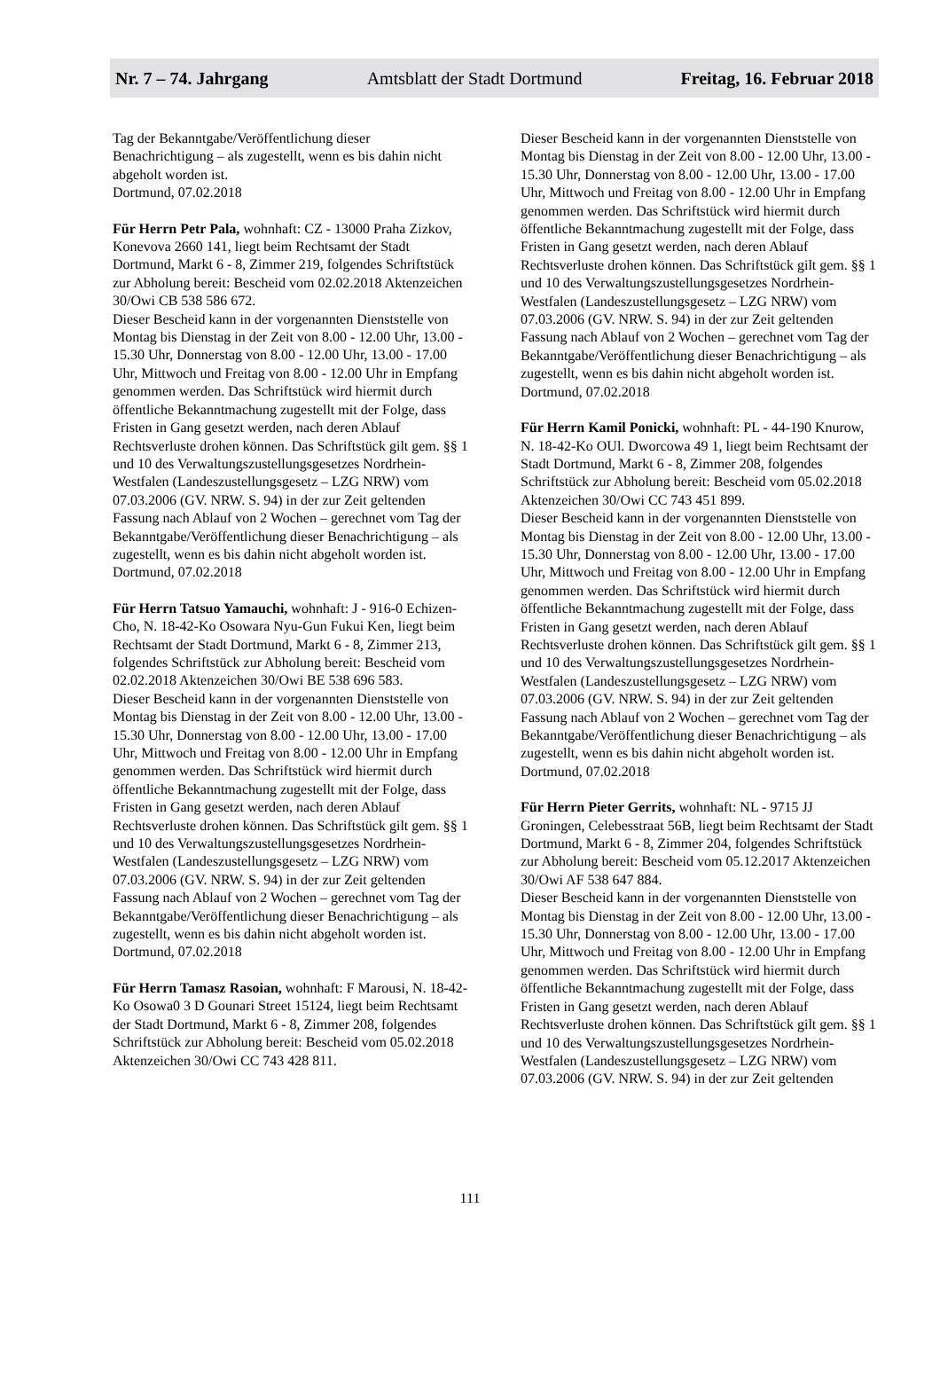Nr. 7 – 74. Jahrgang Amtsblatt der Stadt Dortmund Freitag, 16. Februar 2018
Tag der Bekanntgabe/Veröffentlichung dieser Benachrichtigung – als zugestellt, wenn es bis dahin nicht abgeholt worden ist.
Dortmund, 07.02.2018
Für Herrn Petr Pala, wohnhaft: CZ - 13000 Praha Zizkov, Konevova 2660 141, liegt beim Rechtsamt der Stadt Dortmund, Markt 6 - 8, Zimmer 219, folgendes Schriftstück zur Abholung bereit: Bescheid vom 02.02.2018 Aktenzeichen 30/Owi CB 538 586 672.
Dieser Bescheid kann in der vorgenannten Dienststelle von Montag bis Dienstag in der Zeit von 8.00 - 12.00 Uhr, 13.00 - 15.30 Uhr, Donnerstag von 8.00 - 12.00 Uhr, 13.00 - 17.00 Uhr, Mittwoch und Freitag von 8.00 - 12.00 Uhr in Empfang genommen werden. Das Schriftstück wird hiermit durch öffentliche Bekanntmachung zugestellt mit der Folge, dass Fristen in Gang gesetzt werden, nach deren Ablauf Rechtsverluste drohen können. Das Schriftstück gilt gem. §§ 1 und 10 des Verwaltungszustellungsgesetzes Nordrhein-Westfalen (Landeszustellungsgesetz – LZG NRW) vom 07.03.2006 (GV. NRW. S. 94) in der zur Zeit geltenden Fassung nach Ablauf von 2 Wochen – gerechnet vom Tag der Bekanntgabe/Veröffentlichung dieser Benachrichtigung – als zugestellt, wenn es bis dahin nicht abgeholt worden ist.
Dortmund, 07.02.2018
Für Herrn Tatsuo Yamauchi, wohnhaft: J - 916-0 Echizen-Cho, N. 18-42-Ko Osowara Nyu-Gun Fukui Ken, liegt beim Rechtsamt der Stadt Dortmund, Markt 6 - 8, Zimmer 213, folgendes Schriftstück zur Abholung bereit: Bescheid vom 02.02.2018 Aktenzeichen 30/Owi BE 538 696 583.
Dieser Bescheid kann in der vorgenannten Dienststelle von Montag bis Dienstag in der Zeit von 8.00 - 12.00 Uhr, 13.00 - 15.30 Uhr, Donnerstag von 8.00 - 12.00 Uhr, 13.00 - 17.00 Uhr, Mittwoch und Freitag von 8.00 - 12.00 Uhr in Empfang genommen werden. Das Schriftstück wird hiermit durch öffentliche Bekanntmachung zugestellt mit der Folge, dass Fristen in Gang gesetzt werden, nach deren Ablauf Rechtsverluste drohen können. Das Schriftstück gilt gem. §§ 1 und 10 des Verwaltungszustellungsgesetzes Nordrhein-Westfalen (Landeszustellungsgesetz – LZG NRW) vom 07.03.2006 (GV. NRW. S. 94) in der zur Zeit geltenden Fassung nach Ablauf von 2 Wochen – gerechnet vom Tag der Bekanntgabe/Veröffentlichung dieser Benachrichtigung – als zugestellt, wenn es bis dahin nicht abgeholt worden ist.
Dortmund, 07.02.2018
Für Herrn Tamasz Rasoian, wohnhaft: F Marousi, N. 18-42-Ko Osowa0 3 D Gounari Street 15124, liegt beim Rechtsamt der Stadt Dortmund, Markt 6 - 8, Zimmer 208, folgendes Schriftstück zur Abholung bereit: Bescheid vom 05.02.2018 Aktenzeichen 30/Owi CC 743 428 811.
Dieser Bescheid kann in der vorgenannten Dienststelle von Montag bis Dienstag in der Zeit von 8.00 - 12.00 Uhr, 13.00 - 15.30 Uhr, Donnerstag von 8.00 - 12.00 Uhr, 13.00 - 17.00 Uhr, Mittwoch und Freitag von 8.00 - 12.00 Uhr in Empfang genommen werden. Das Schriftstück wird hiermit durch öffentliche Bekanntmachung zugestellt mit der Folge, dass Fristen in Gang gesetzt werden, nach deren Ablauf Rechtsverluste drohen können. Das Schriftstück gilt gem. §§ 1 und 10 des Verwaltungszustellungsgesetzes Nordrhein-Westfalen (Landeszustellungsgesetz – LZG NRW) vom 07.03.2006 (GV. NRW. S. 94) in der zur Zeit geltenden Fassung nach Ablauf von 2 Wochen – gerechnet vom Tag der Bekanntgabe/Veröffentlichung dieser Benachrichtigung – als zugestellt, wenn es bis dahin nicht abgeholt worden ist.
Dortmund, 07.02.2018
Für Herrn Kamil Ponicki, wohnhaft: PL - 44-190 Knurow, N. 18-42-Ko OUl. Dworcowa 49 1, liegt beim Rechtsamt der Stadt Dortmund, Markt 6 - 8, Zimmer 208, folgendes Schriftstück zur Abholung bereit: Bescheid vom 05.02.2018 Aktenzeichen 30/Owi CC 743 451 899.
Dieser Bescheid kann in der vorgenannten Dienststelle von Montag bis Dienstag in der Zeit von 8.00 - 12.00 Uhr, 13.00 - 15.30 Uhr, Donnerstag von 8.00 - 12.00 Uhr, 13.00 - 17.00 Uhr, Mittwoch und Freitag von 8.00 - 12.00 Uhr in Empfang genommen werden. Das Schriftstück wird hiermit durch öffentliche Bekanntmachung zugestellt mit der Folge, dass Fristen in Gang gesetzt werden, nach deren Ablauf Rechtsverluste drohen können. Das Schriftstück gilt gem. §§ 1 und 10 des Verwaltungszustellungsgesetzes Nordrhein-Westfalen (Landeszustellungsgesetz – LZG NRW) vom 07.03.2006 (GV. NRW. S. 94) in der zur Zeit geltenden Fassung nach Ablauf von 2 Wochen – gerechnet vom Tag der Bekanntgabe/Veröffentlichung dieser Benachrichtigung – als zugestellt, wenn es bis dahin nicht abgeholt worden ist.
Dortmund, 07.02.2018
Für Herrn Pieter Gerrits, wohnhaft: NL - 9715 JJ Groningen, Celebesstraat 56B, liegt beim Rechtsamt der Stadt Dortmund, Markt 6 - 8, Zimmer 204, folgendes Schriftstück zur Abholung bereit: Bescheid vom 05.12.2017 Aktenzeichen 30/Owi AF 538 647 884.
Dieser Bescheid kann in der vorgenannten Dienststelle von Montag bis Dienstag in der Zeit von 8.00 - 12.00 Uhr, 13.00 - 15.30 Uhr, Donnerstag von 8.00 - 12.00 Uhr, 13.00 - 17.00 Uhr, Mittwoch und Freitag von 8.00 - 12.00 Uhr in Empfang genommen werden. Das Schriftstück wird hiermit durch öffentliche Bekanntmachung zugestellt mit der Folge, dass Fristen in Gang gesetzt werden, nach deren Ablauf Rechtsverluste drohen können. Das Schriftstück gilt gem. §§ 1 und 10 des Verwaltungszustellungsgesetzes Nordrhein-Westfalen (Landeszustellungsgesetz – LZG NRW) vom 07.03.2006 (GV. NRW. S. 94) in der zur Zeit geltenden
111